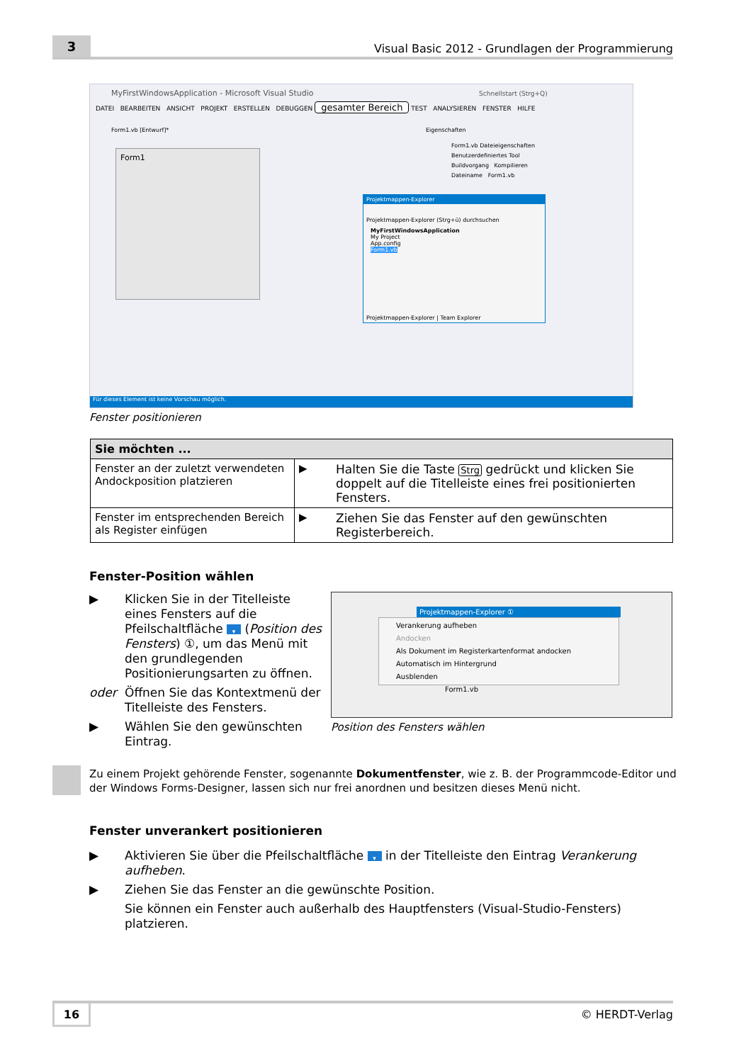3
Visual Basic 2012 - Grundlagen der Programmierung
MyFirstWindowsApplication - Microsoft Visual Studio Schnellstart (Strg+Q)
DATEI BEARBEITEN ANSICHT PROJEKT ERSTELLEN DEBUGGEN gesamter Bereich TEST ANALYSIEREN FENSTER HILFE
Form1.vb [Entwurf]* Eigenschaften
Form1
Form1.vb Dateieigenschaften
Benutzerdefiniertes Tool
Buildvorgang Kompilieren
Dateiname Form1.vb
Projektmappen-Explorer
Projektmappen-Explorer (Strg+ü) durchsuchen
MyFirstWindowsApplication
My Project
App.config
Form1.vb
Projektmappen-Explorer | Team Explorer
Für dieses Element ist keine Vorschau möglich.
Fenster positionieren
| Sie möchten ... | | |
| --- | --- | --- |
| Fenster an der zuletzt verwendeten Andockposition platzieren | ▶ | Halten Sie die Taste Strg gedrückt und klicken Sie doppelt auf die Titelleiste eines frei positionierten Fensters. |
| Fenster im entsprechenden Bereich als Register einfügen | ▶ | Ziehen Sie das Fenster auf den gewünschten Registerbereich. |
Fenster-Position wählen
▶ Klicken Sie in der Titelleiste eines Fensters auf die Pfeilschaltfläche ▾ (Position des Fensters) ①, um das Menü mit den grundlegenden Positionierungsarten zu öffnen.
oder Öffnen Sie das Kontextmenü der Titelleiste des Fensters.
▶ Wählen Sie den gewünschten Eintrag.
Projektmappen-Explorer ①
Verankerung aufheben
Andocken
Als Dokument im Registerkartenformat andocken
Automatisch im Hintergrund
Ausblenden
Form1.vb
Position des Fensters wählen
Zu einem Projekt gehörende Fenster, sogenannte Dokumentfenster, wie z. B. der Programmcode-Editor und der Windows Forms-Designer, lassen sich nur frei anordnen und besitzen dieses Menü nicht.
Fenster unverankert positionieren
▶ Aktivieren Sie über die Pfeilschaltfläche ▾ in der Titelleiste den Eintrag Verankerung aufheben.
▶ Ziehen Sie das Fenster an die gewünschte Position.
Sie können ein Fenster auch außerhalb des Hauptfensters (Visual-Studio-Fensters) platzieren.
16
© HERDT-Verlag